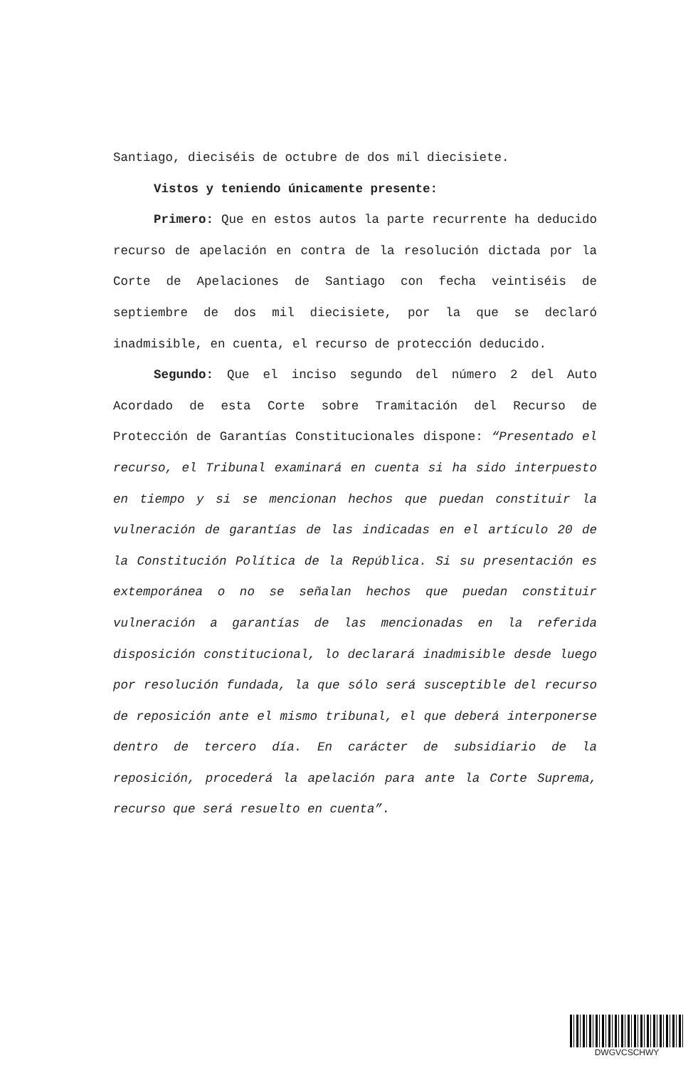Santiago, dieciséis de octubre de dos mil diecisiete.
Vistos y teniendo únicamente presente:
Primero: Que en estos autos la parte recurrente ha deducido recurso de apelación en contra de la resolución dictada por la Corte de Apelaciones de Santiago con fecha veintiséis de septiembre de dos mil diecisiete, por la que se declaró inadmisible, en cuenta, el recurso de protección deducido.
Segundo: Que el inciso segundo del número 2 del Auto Acordado de esta Corte sobre Tramitación del Recurso de Protección de Garantías Constitucionales dispone: “Presentado el recurso, el Tribunal examinará en cuenta si ha sido interpuesto en tiempo y si se mencionan hechos que puedan constituir la vulneración de garantías de las indicadas en el artículo 20 de la Constitución Política de la República. Si su presentación es extemporánea o no se señalan hechos que puedan constituir vulneración a garantías de las mencionadas en la referida disposición constitucional, lo declarará inadmisible desde luego por resolución fundada, la que sólo será susceptible del recurso de reposición ante el mismo tribunal, el que deberá interponerse dentro de tercero día. En carácter de subsidiario de la reposición, procederá la apelación para ante la Corte Suprema, recurso que será resuelto en cuenta”.
DWGVCSCHWY